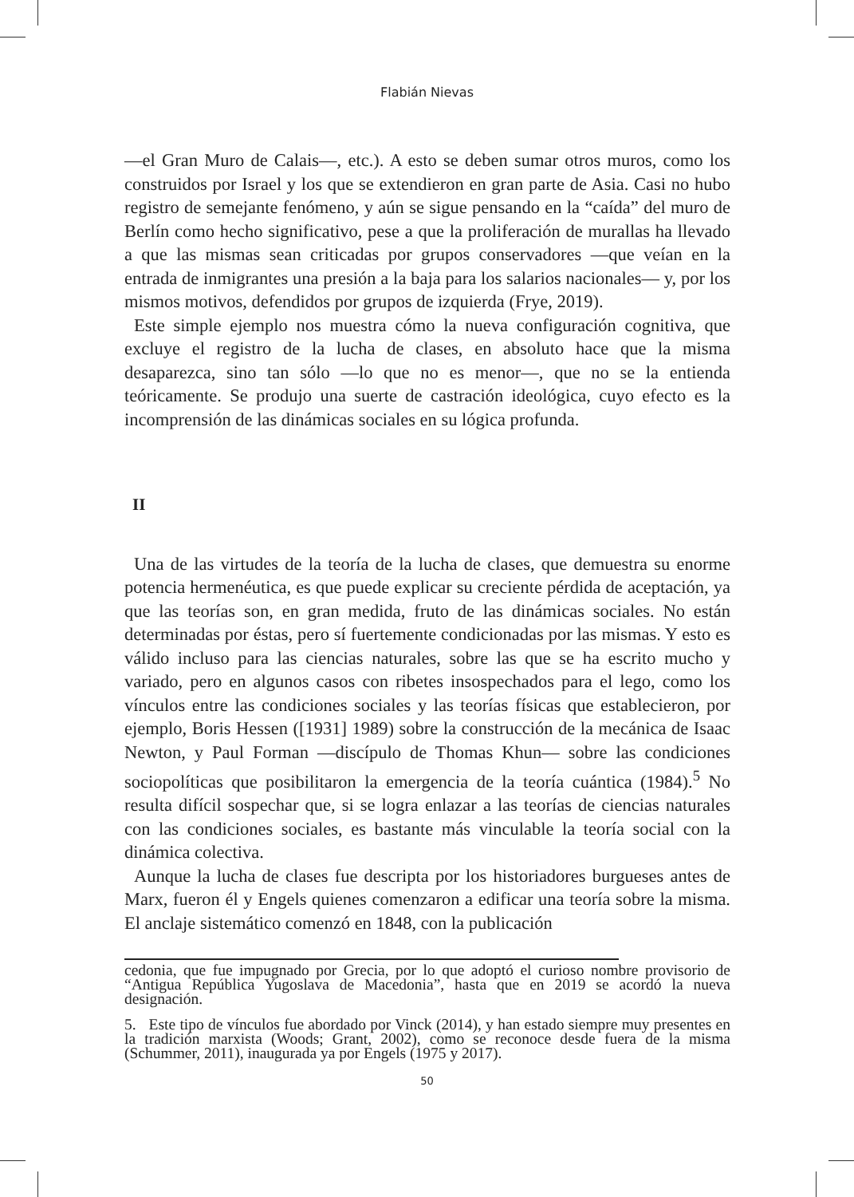Flabián Nievas
—el Gran Muro de Calais—, etc.). A esto se deben sumar otros muros, como los construidos por Israel y los que se extendieron en gran parte de Asia. Casi no hubo registro de semejante fenómeno, y aún se sigue pensando en la “caída” del muro de Berlín como hecho significativo, pese a que la proliferación de murallas ha llevado a que las mismas sean criticadas por grupos conservadores —que veían en la entrada de inmigrantes una presión a la baja para los salarios nacionales— y, por los mismos motivos, defendidos por grupos de izquierda (Frye, 2019).
Este simple ejemplo nos muestra cómo la nueva configuración cognitiva, que excluye el registro de la lucha de clases, en absoluto hace que la misma desaparezca, sino tan sólo —lo que no es menor—, que no se la entienda teóricamente. Se produjo una suerte de castración ideológica, cuyo efecto es la incomprensión de las dinámicas sociales en su lógica profunda.
II
Una de las virtudes de la teoría de la lucha de clases, que demuestra su enorme potencia hermenéutica, es que puede explicar su creciente pérdida de aceptación, ya que las teorías son, en gran medida, fruto de las dinámicas sociales. No están determinadas por éstas, pero sí fuertemente condicionadas por las mismas. Y esto es válido incluso para las ciencias naturales, sobre las que se ha escrito mucho y variado, pero en algunos casos con ribetes insospechados para el lego, como los vínculos entre las condiciones sociales y las teorías físicas que establecieron, por ejemplo, Boris Hessen ([1931] 1989) sobre la construcción de la mecánica de Isaac Newton, y Paul Forman —discípulo de Thomas Khun— sobre las condiciones sociopolíticas que posibilitaron la emergencia de la teoría cuántica (1984).<sup>5</sup> No resulta difícil sospechar que, si se logra enlazar a las teorías de ciencias naturales con las condiciones sociales, es bastante más vinculable la teoría social con la dinámica colectiva.
Aunque la lucha de clases fue descripta por los historiadores burgueses antes de Marx, fueron él y Engels quienes comenzaron a edificar una teoría sobre la misma. El anclaje sistemático comenzó en 1848, con la publicación
cedonia, que fue impugnado por Grecia, por lo que adoptó el curioso nombre provisorio de “Antigua República Yugoslava de Macedonia”, hasta que en 2019 se acordó la nueva designación.
5. Este tipo de vínculos fue abordado por Vinck (2014), y han estado siempre muy presentes en la tradición marxista (Woods; Grant, 2002), como se reconoce desde fuera de la misma (Schummer, 2011), inaugurada ya por Engels (1975 y 2017).
50